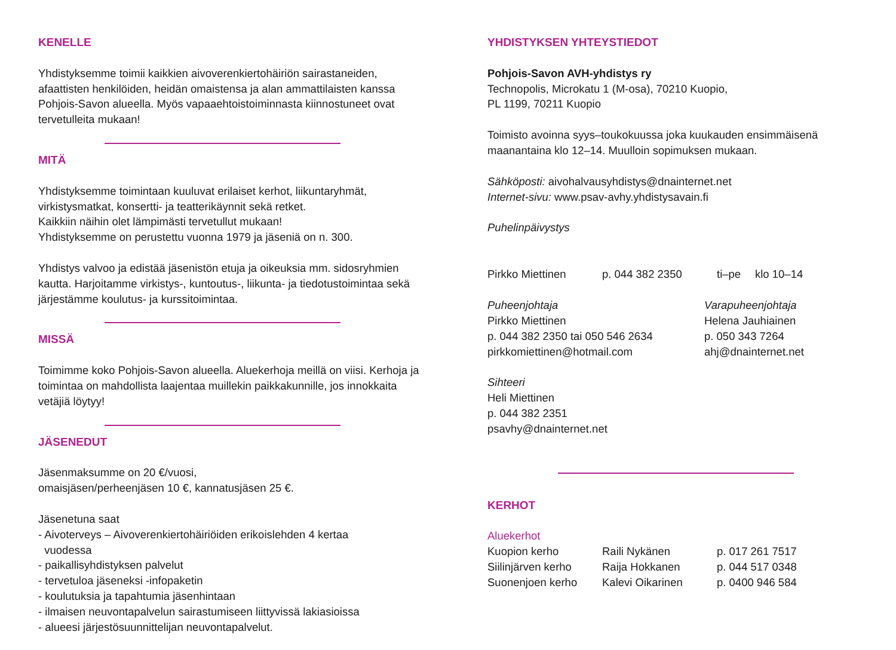KENELLE
Yhdistyksemme toimii kaikkien aivoverenkiertohäiriön sairastaneiden, afaattisten henkilöiden, heidän omaistensa ja alan ammattilaisten kanssa Pohjois-Savon alueella. Myös vapaaehtoistoiminnasta kiinnostuneet ovat tervetulleita mukaan!
MITÄ
Yhdistyksemme toimintaan kuuluvat erilaiset kerhot, liikuntaryhmät, virkistysmatkat, konsertti- ja teatterikäynnit sekä retket.
Kaikkiin näihin olet lämpimästi tervetullut mukaan!
Yhdistyksemme on perustettu vuonna 1979 ja jäseniä on n. 300.
Yhdistys valvoo ja edistää jäsenistön etuja ja oikeuksia mm. sidosryhmien kautta. Harjoitamme virkistys-, kuntoutus-, liikunta- ja tiedotustoimintaa sekä järjestämme koulutus- ja kurssitoimintaa.
MISSÄ
Toimimme koko Pohjois-Savon alueella. Aluekerhoja meillä on viisi. Kerhoja ja toimintaa on mahdollista laajentaa muillekin paikkakunnille, jos innokkaita vetäjiä löytyy!
JÄSENEDUT
Jäsenmaksumme on 20 €/vuosi,
omaisjäsen/perheenjäsen 10 €, kannatusjäsen 25 €.
Jäsenetuna saat
- Aivoterveys – Aivoverenkiertohäiriöiden erikoislehden 4 kertaa
vuodessa
- paikallisyhdistyksen palvelut
- tervetuloa jäseneksi -infopaketin
- koulutuksia ja tapahtumia jäsenhintaan
- ilmaisen neuvontapalvelun sairastumiseen liittyvissä lakiasioissa
- alueesi järjestösuunnittelijan neuvontapalvelut.
YHDISTYKSEN YHTEYSTIEDOT
Pohjois-Savon AVH-yhdistys ry
Technopolis, Microkatu 1 (M-osa), 70210 Kuopio,
PL 1199, 70211 Kuopio
Toimisto avoinna syys–toukokuussa joka kuukauden ensimmäisenä maanantaina klo 12–14. Muulloin sopimuksen mukaan.
Sähköposti: aivohalvausyhdistys@dnainternet.net
Internet-sivu: www.psav-avhy.yhdistysavain.fi
Puhelinpäivystys
| Pirkko Miettinen | p. 044 382 2350 | ti–pe | klo 10–14 |
Puheenjohtaja
Pirkko Miettinen
p. 044 382 2350 tai 050 546 2634
pirkkomiettinen@hotmail.com
Varapuheenjohtaja
Helena Jauhiainen
p. 050 343 7264
ahj@dnainternet.net
Sihteeri
Heli Miettinen
p. 044 382 2351
psavhy@dnainternet.net
KERHOT
Aluekerhot
| Kuopion kerho | Raili Nykänen | p. 017 261 7517 |
| Siilinjärven kerho | Raija Hokkanen | p. 044 517 0348 |
| Suonenjoen kerho | Kalevi Oikarinen | p. 0400 946 584 |